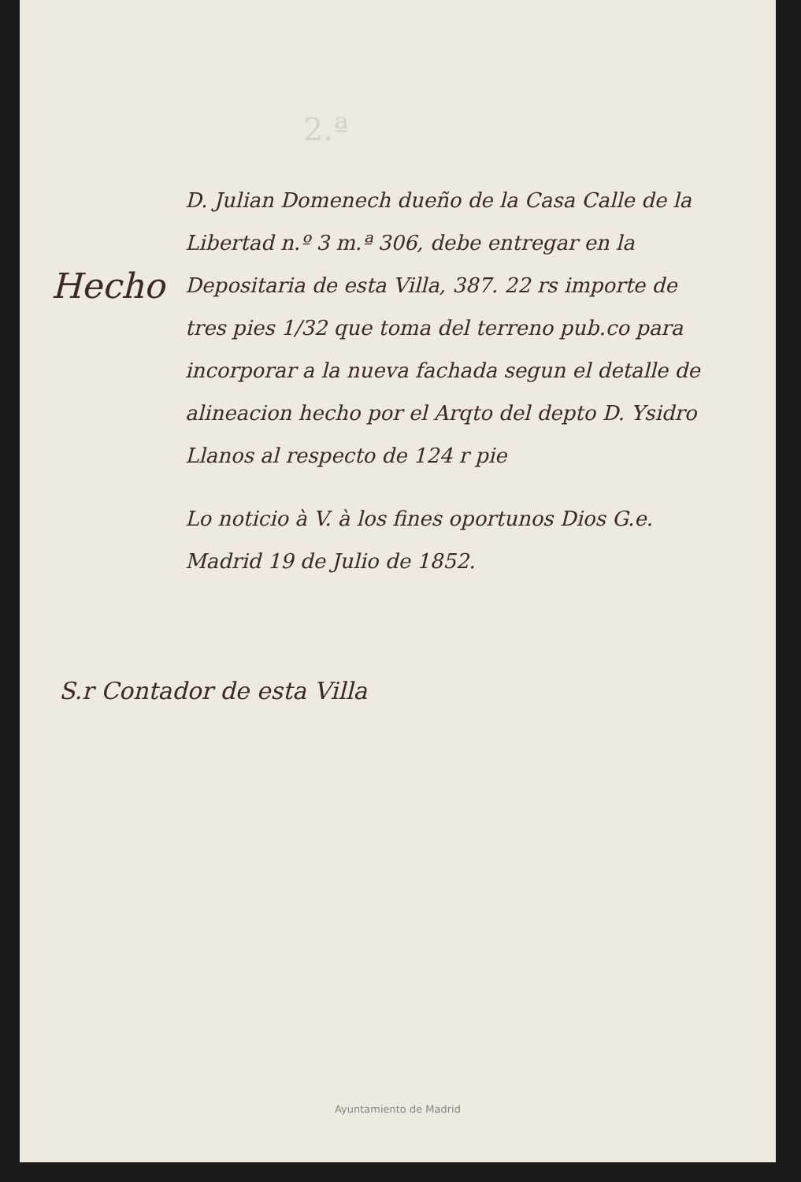2.ª
Hecho
D. Julian Domenech dueño de la Casa Calle de la Libertad n.º 3 m.ª 306, debe entregar en la Depositaria de esta Villa, 387. 22 rs importe de tres pies 1/32 que toma del terreno pub.co para incorporar a la nueva fachada segun el detalle de alineacion hecho por el Arqto del depto D. Ysidro Llanos al respecto de 124 r pie
Lo noticio à V. à los fines oportunos Dios G.e. Madrid 19 de Julio de 1852.
S.r Contador de esta Villa
Ayuntamiento de Madrid